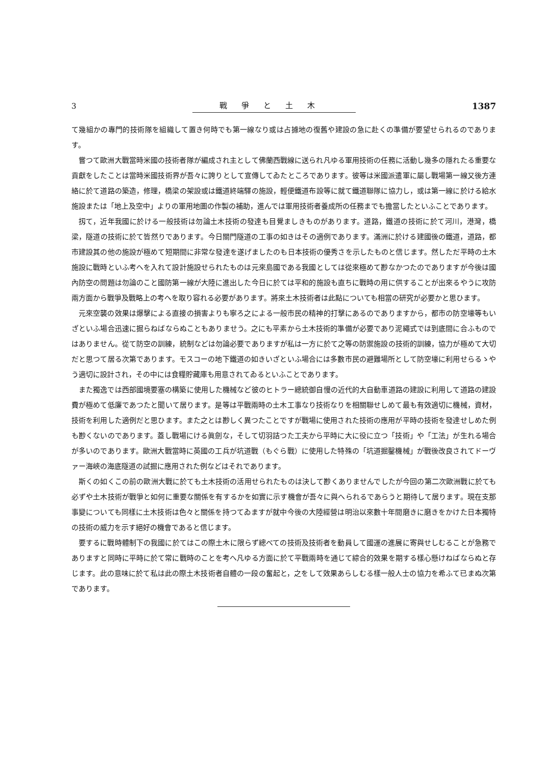3 戰爭と土木 1387
て幾組かの專門的技術隊を組織して置き何時でも第一線なり或は占據地の復舊や建設の急に赴くの準備が要望せられるのであります。
嘗つて歐洲大戰當時米國の技術者隊が編成され主として佛蘭西戰線に送られ凡ゆる軍用技術の任務に活動し幾多の隱れたる重要な貢獻をしたことは當時米國技術界が吾々に誇りとして宣傳してゐたところであります。彼等は米國派遣軍に屬し戰場第一線又後方連絡に於て道路の築造，修理，橋梁の架設或は鐵道終端驛の施設，輕便鐵道布設等に就て鐵道聯隊に協力し，或は第一線に於ける給水施設または「地上及空中」よりの軍用地圖の作製の補助，進んでは軍用技術者養成所の任務までも擔當したといふことであります。
扨て，近年我國に於ける一般技術は勿論土木技術の發達も目覺ましきものがあります。道路，鐵道の技術に於て河川，港灣，橋梁，隧道の技術に於て皆然りであります。今日關門隧道の工事の如きはその適例であります。滿洲に於ける建國後の鐵道，道路，都市建設其の他の施設が極めて短期間に非常な發達を遂げましたのも日本技術の優秀さを示したものと信じます。然しただ平時の土木施設に戰時といふ考へを入れて設計施設せられたものは元來島國である我國としては從來極めて尠なかつたのでありますが今後は國內防空の問題は勿論のこと國防第一線が大陸に進出した今日に於ては平和的施設も直ちに戰時の用に供することが出來るやうに攻防兩方面から戰爭及戰略上の考へを取り容れる必要があります。將來土木技術者は此點についても相當の研究が必要かと思ひます。
元來空襲の效果は爆擊による直接の損害よりも寧ろ之による一般市民の精神的打擊にあるのでありますから，都市の防空壕等もいざといふ場合迅速に掘らねばならぬこともありませう。之にも平素から土木技術的準備が必要であり泥繩式では到底間に合ふものではありません。從て防空の訓練，統制などは勿論必要でありますが私は一方に於て之等の防禦施設の技術的訓練，協力が極めて大切だと思つて居る次第であります。モスコーの地下鐵道の如きいざといふ場合には多數市民の避難場所として防空壕に利用せらるゝやう適切に設計され，その中には食糧貯藏庫も用意されてゐるといふことであります。
また獨逸では西部國境要塞の構築に使用した機械など彼のヒトラー總統御自慢の近代的大自動車道路の建設に利用して道路の建設費が極めて低廉であつたと聞いて居ります。是等は平戰兩時の土木工事なり技術なりを相關聯せしめて最も有效適切に機械，資材，技術を利用した適例だと思ひます。また之とは尠しく異つたことですが戰場に使用された技術の應用が平時の技術を發達せしめた例も尠くないのであります。蓋し戰場にける眞劍な，そして切羽詰つた工夫から平時に大に役に立つ「技術」や「工法」が生れる場合が多いのであります。歐洲大戰當時に英國の工兵が坑道戰（もぐら戰）に使用した特殊の「坑道掘鑿機械」が戰後改良されてドーヴァー海峽の海底隧道の試掘に應用された例などはそれであります。
斯くの如くこの前の歐洲大戰に於ても土木技術の活用せられたものは決して尠くありませんでしたが今回の第二次歐洲戰に於ても必ずや土木技術が戰爭と如何に重要な關係を有するかを如實に示す機會が吾々に與へられるであらうと期待して居ります。現在支那事變についても同樣に土木技術は色々と關係を持つてゐますが就中今後の大陸經營は明治以來數十年間磨きに磨きをかけた日本獨特の技術の威力を示す絕好の機會であると信じます。
要するに戰時體制下の我國に於てはこの際土木に限らず總べての技術及技術者を動員して國運の進展に寄與せしむることが急務でありますと同時に平時に於て常に戰時のことを考へ凡ゆる方面に於て平戰兩時を通じて綜合的效果を期する樣心懸けねばならぬと存じます。此の意味に於て私は此の際土木技術者自體の一段の奮起と，之をして效果あらしむる樣一般人士の協力を希ふて已まぬ次第であります。